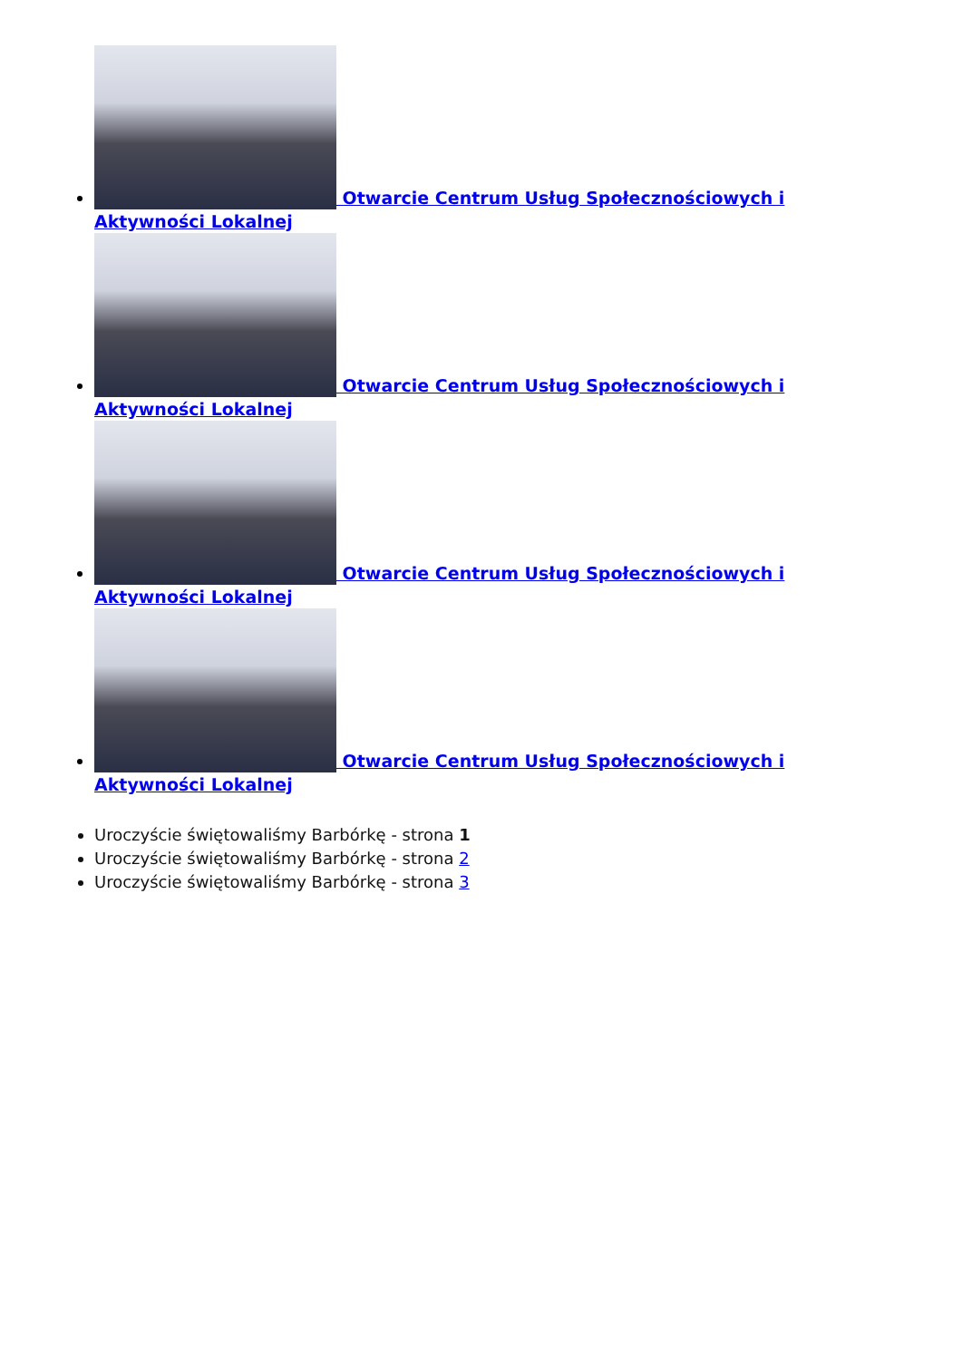Otwarcie Centrum Usług Społecznościowych i Aktywności Lokalnej
Otwarcie Centrum Usług Społecznościowych i Aktywności Lokalnej
Otwarcie Centrum Usług Społecznościowych i Aktywności Lokalnej
Otwarcie Centrum Usług Społecznościowych i Aktywności Lokalnej
Uroczyście świętowaliśmy Barbórkę - strona 1
Uroczyście świętowaliśmy Barbórkę - strona 2
Uroczyście świętowaliśmy Barbórkę - strona 3